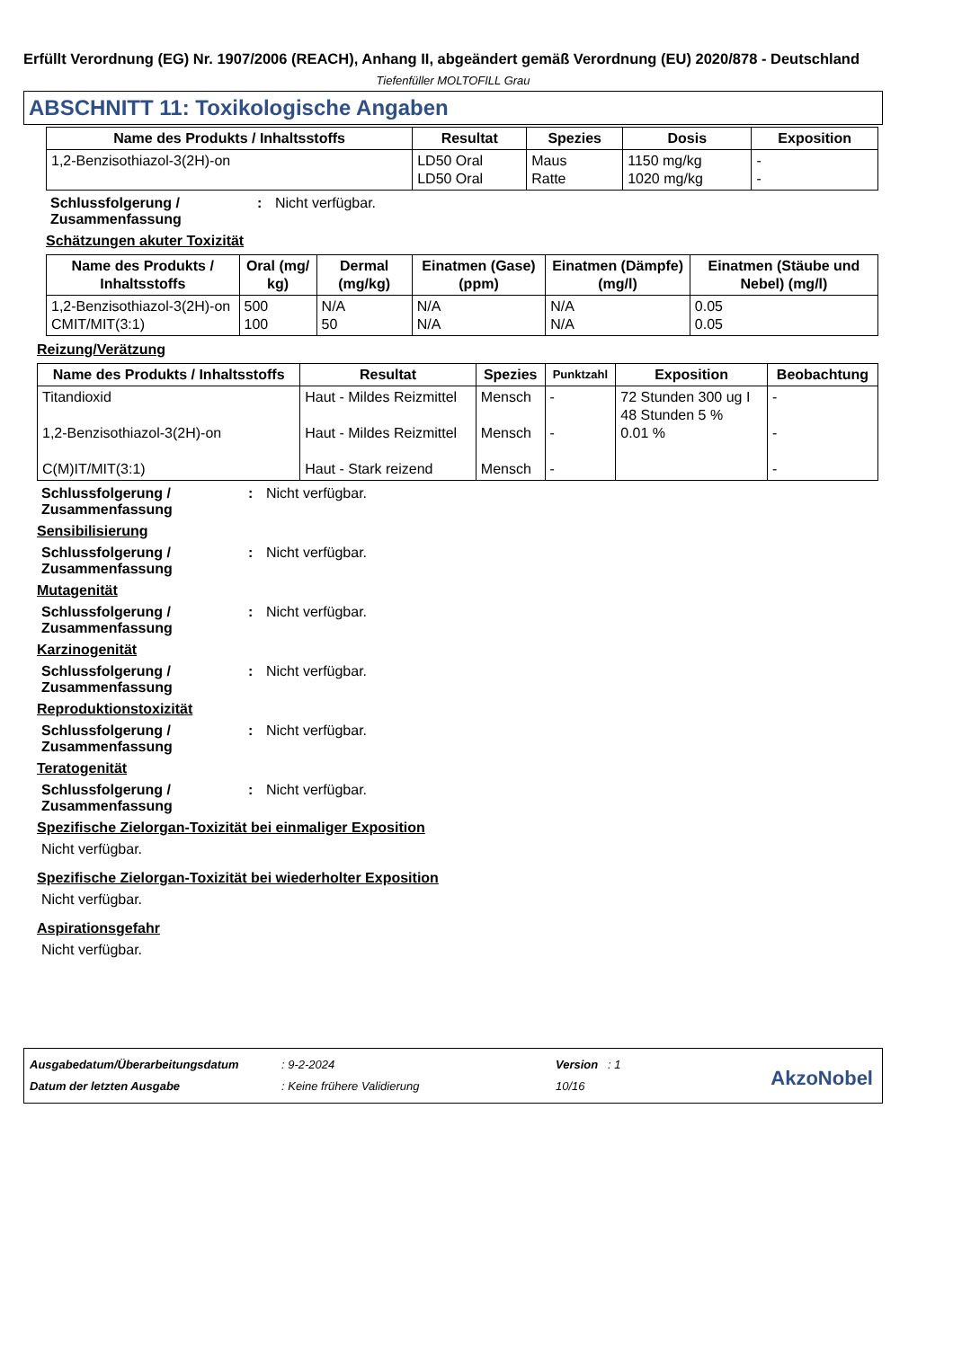Erfüllt Verordnung (EG) Nr. 1907/2006 (REACH), Anhang II, abgeändert gemäß Verordnung (EU) 2020/878 - Deutschland
Tiefenfüller MOLTOFILL Grau
ABSCHNITT 11: Toxikologische Angaben
| Name des Produkts / Inhaltsstoffs | Resultat | Spezies | Dosis | Exposition |
| --- | --- | --- | --- | --- |
| 1,2-Benzisothiazol-3(2H)-on | LD50 Oral LD50 Oral | Maus Ratte | 1150 mg/kg 1020 mg/kg | - - |
Schlussfolgerung / Zusammenfassung
: Nicht verfügbar.
Schätzungen akuter Toxizität
| Name des Produkts / Inhaltsstoffs | Oral (mg/ kg) | Dermal (mg/kg) | Einatmen (Gase) (ppm) | Einatmen (Dämpfe) (mg/l) | Einatmen (Stäube und Nebel) (mg/l) |
| --- | --- | --- | --- | --- | --- |
| 1,2-Benzisothiazol-3(2H)-on CMIT/MIT(3:1) | 500 100 | N/A 50 | N/A N/A | N/A N/A | 0.05 0.05 |
Reizung/Verätzung
| Name des Produkts / Inhaltsstoffs | Resultat | Spezies | Punktzahl | Exposition | Beobachtung |
| --- | --- | --- | --- | --- | --- |
| Titandioxid 1,2-Benzisothiazol-3(2H)-on C(M)IT/MIT(3:1) | Haut - Mildes Reizmittel Haut - Mildes Reizmittel Haut - Stark reizend | Mensch Mensch Mensch | - - - | 72 Stunden 300 ug I 48 Stunden 5 % 0.01 % | - - - |
Schlussfolgerung / Zusammenfassung
: Nicht verfügbar.
Sensibilisierung
Schlussfolgerung / Zusammenfassung
: Nicht verfügbar.
Mutagenität
Schlussfolgerung / Zusammenfassung
: Nicht verfügbar.
Karzinogenität
Schlussfolgerung / Zusammenfassung
: Nicht verfügbar.
Reproduktionstoxizität
Schlussfolgerung / Zusammenfassung
: Nicht verfügbar.
Teratogenität
Schlussfolgerung / Zusammenfassung
: Nicht verfügbar.
Spezifische Zielorgan-Toxizität bei einmaliger Exposition
Nicht verfügbar.
Spezifische Zielorgan-Toxizität bei wiederholter Exposition
Nicht verfügbar.
Aspirationsgefahr
Nicht verfügbar.
Ausgabedatum/Überarbeitungsdatum
Datum der letzten Ausgabe
: 9-2-2024
: Keine frühere Validierung
Version : 1
10/16
AkzoNobel